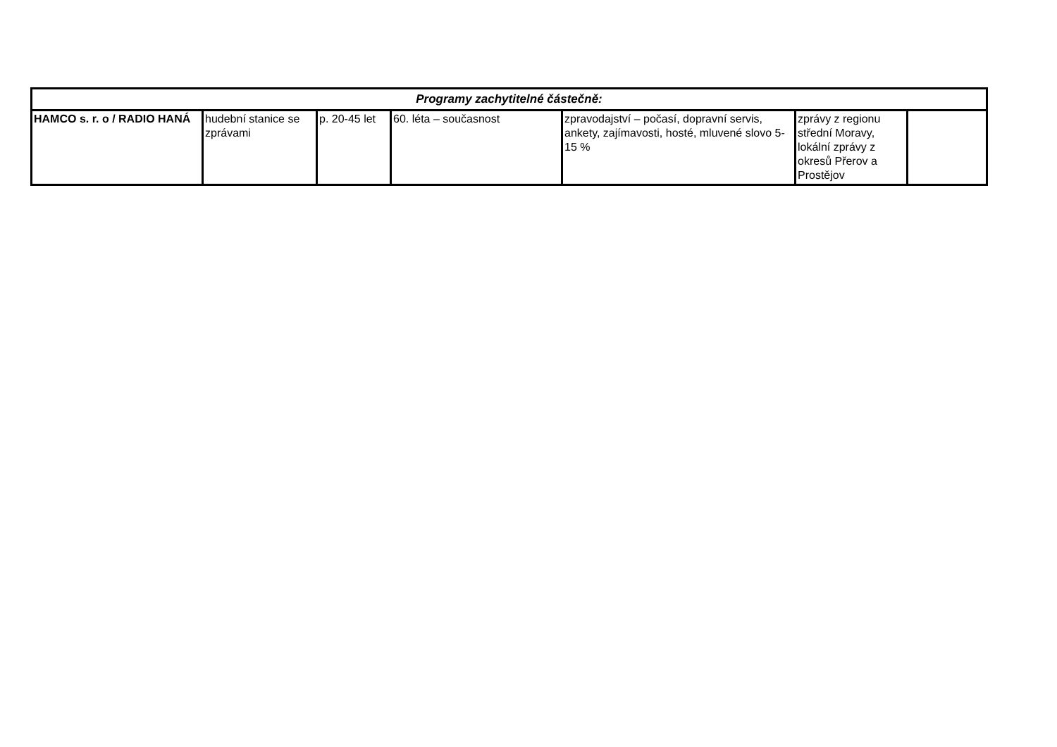| Programy zachytitelné částečně: | | | | | | |
| --- | --- | --- | --- | --- | --- | --- |
| HAMCO s. r. o / RADIO HANÁ | hudební stanice se zprávami | p. 20-45 let | 60. léta – současnost | zpravodajství – počasí, dopravní servis, ankety, zajímavosti, hosté, mluvené slovo 5-15 % | zprávy z regionu střední Moravy, lokální zprávy z okresů Přerov a Prostějov | |